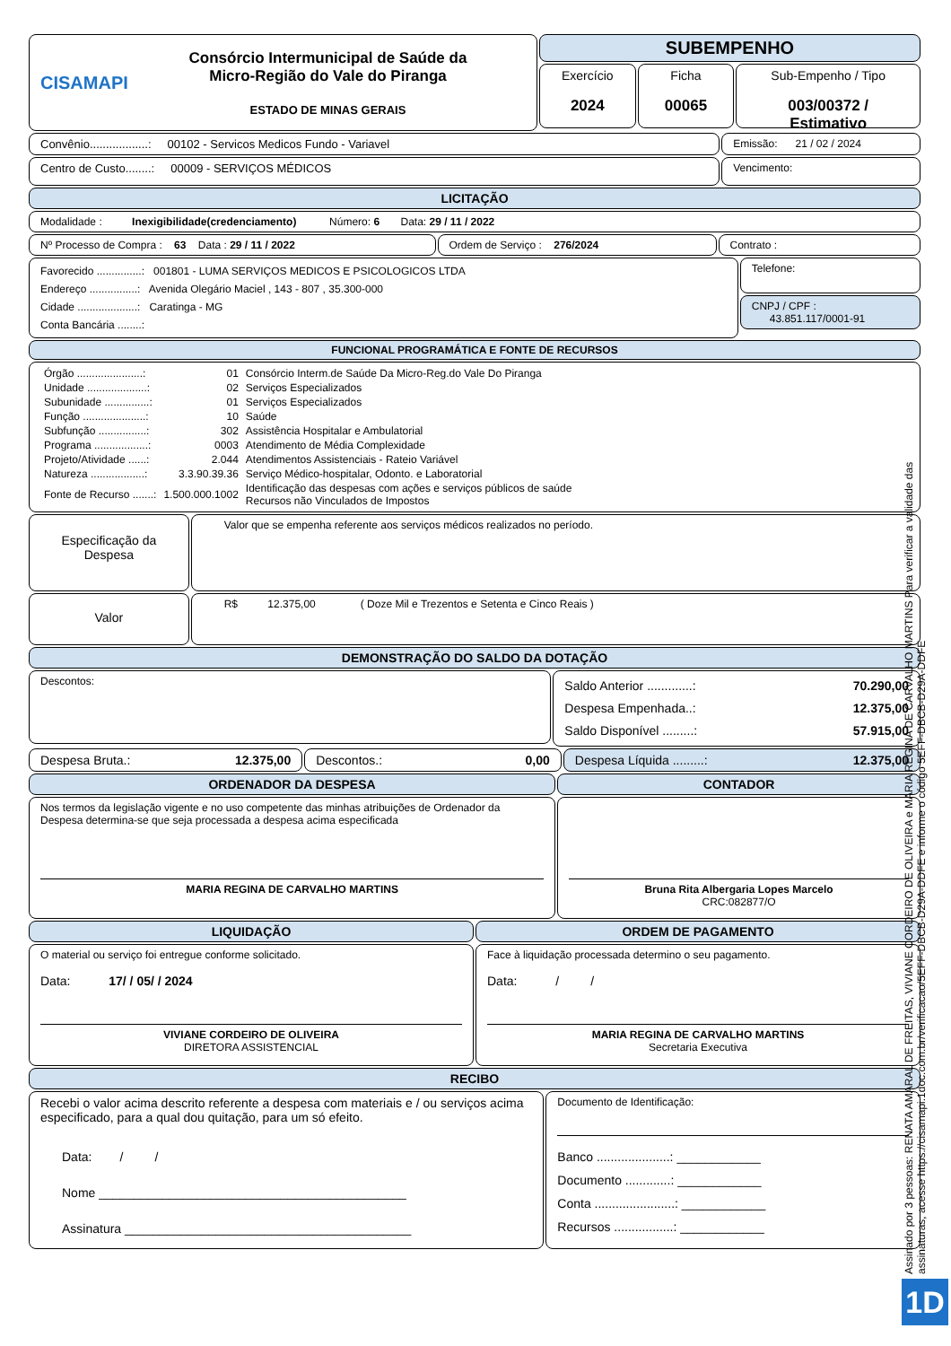CISAMAPI
Consórcio Intermunicipal de Saúde da
Micro-Região do Vale do Piranga
ESTADO DE MINAS GERAIS
SUBEMPENHO
Exercício
2024
Ficha
00065
Sub-Empenho / Tipo
003/00372 / Estimativo
Convênio..................: 00102 - Servicos Medicos Fundo - Variavel
Emissão: 21 / 02 / 2024
Centro de Custo........: 00009 - SERVIÇOS MÉDICOS
Vencimento:
LICITAÇÃO
Modalidade : Inexigibilidade(credenciamento) Número: 6 Data: 29 / 11 / 2022
Nº Processo de Compra : 63 Data : 29 / 11 / 2022
Ordem de Serviço : 276/2024 Contrato :
Favorecido ...............: 001801 - LUMA SERVIÇOS MEDICOS E PSICOLOGICOS LTDA
Endereço ................: Avenida Olegário Maciel , 143 - 807 , 35.300-000
Cidade ....................: Caratinga - MG
Conta Bancária ........:
Telefone:
CNPJ / CPF :
43.851.117/0001-91
FUNCIONAL PROGRAMÁTICA E FONTE DE RECURSOS
| Órgão ......................: | 01 | Consórcio Interm.de Saúde Da Micro-Reg.do Vale Do Piranga |
| Unidade ....................: | 02 | Serviços Especializados |
| Subunidade ...............: | 01 | Serviços Especializados |
| Função .....................: | 10 | Saúde |
| Subfunção ................: | 302 | Assistência Hospitalar e Ambulatorial |
| Programa ..................: | 0003 | Atendimento de Média Complexidade |
| Projeto/Atividade ......: | 2.044 | Atendimentos Assistenciais - Rateio Variável |
| Natureza ..................: | 3.3.90.39.36 | Serviço Médico-hospitalar, Odonto. e Laboratorial |
| Fonte de Recurso .......: | 1.500.000.1002 | Identificação das despesas com ações e serviços públicos de saúde Recursos não Vinculados de Impostos |
Especificação da Despesa
Valor que se empenha referente aos serviços médicos realizados no período.
Valor
R$ 12.375,00 ( Doze Mil e Trezentos e Setenta e Cinco Reais )
DEMONSTRAÇÃO DO SALDO DA DOTAÇÃO
Descontos:
Saldo Anterior .............: 70.290,00
Despesa Empenhada..: 12.375,00
Saldo Disponível .........: 57.915,00
Despesa Bruta.: 12.375,00 Descontos.: 0,00 Despesa Líquida .........: 12.375,00
ORDENADOR DA DESPESA
Nos termos da legislação vigente e no uso competente das minhas atribuições de Ordenador da Despesa determina-se que seja processada a despesa acima especificada
MARIA REGINA DE CARVALHO MARTINS
CONTADOR
Bruna Rita Albergaria Lopes Marcelo
CRC:082877/O
LIQUIDAÇÃO
O material ou serviço foi entregue conforme solicitado.
Data: 17/ / 05/ / 2024
VIVIANE CORDEIRO DE OLIVEIRA
DIRETORA ASSISTENCIAL
ORDEM DE PAGAMENTO
Face à liquidação processada determino o seu pagamento.
Data: / /
MARIA REGINA DE CARVALHO MARTINS
Secretaria Executiva
RECIBO
Recebi o valor acima descrito referente a despesa com materiais e / ou serviços acima especificado, para a qual dou quitação, para um só efeito.
Data: / /
Nome ____________________________________________
Assinatura _________________________________________
Documento de Identificação:
Banco .....................: ____________
Documento .............: ____________
Conta .......................: ____________
Recursos .................: ____________
Assinado por 3 pessoas: RENATA AMARAL DE FREITAS, VIVIANE CORDEIRO DE OLIVEIRA e MARIA REGINA DE CARVALHO MARTINS Para verificar a validade das assinaturas, acesse https://cisamapi.1doc.com.br/verificacao/5EFF-DBCB-D29A-DDFE e informe o código 5EFF-DBCB-D29A-DDFE
1D